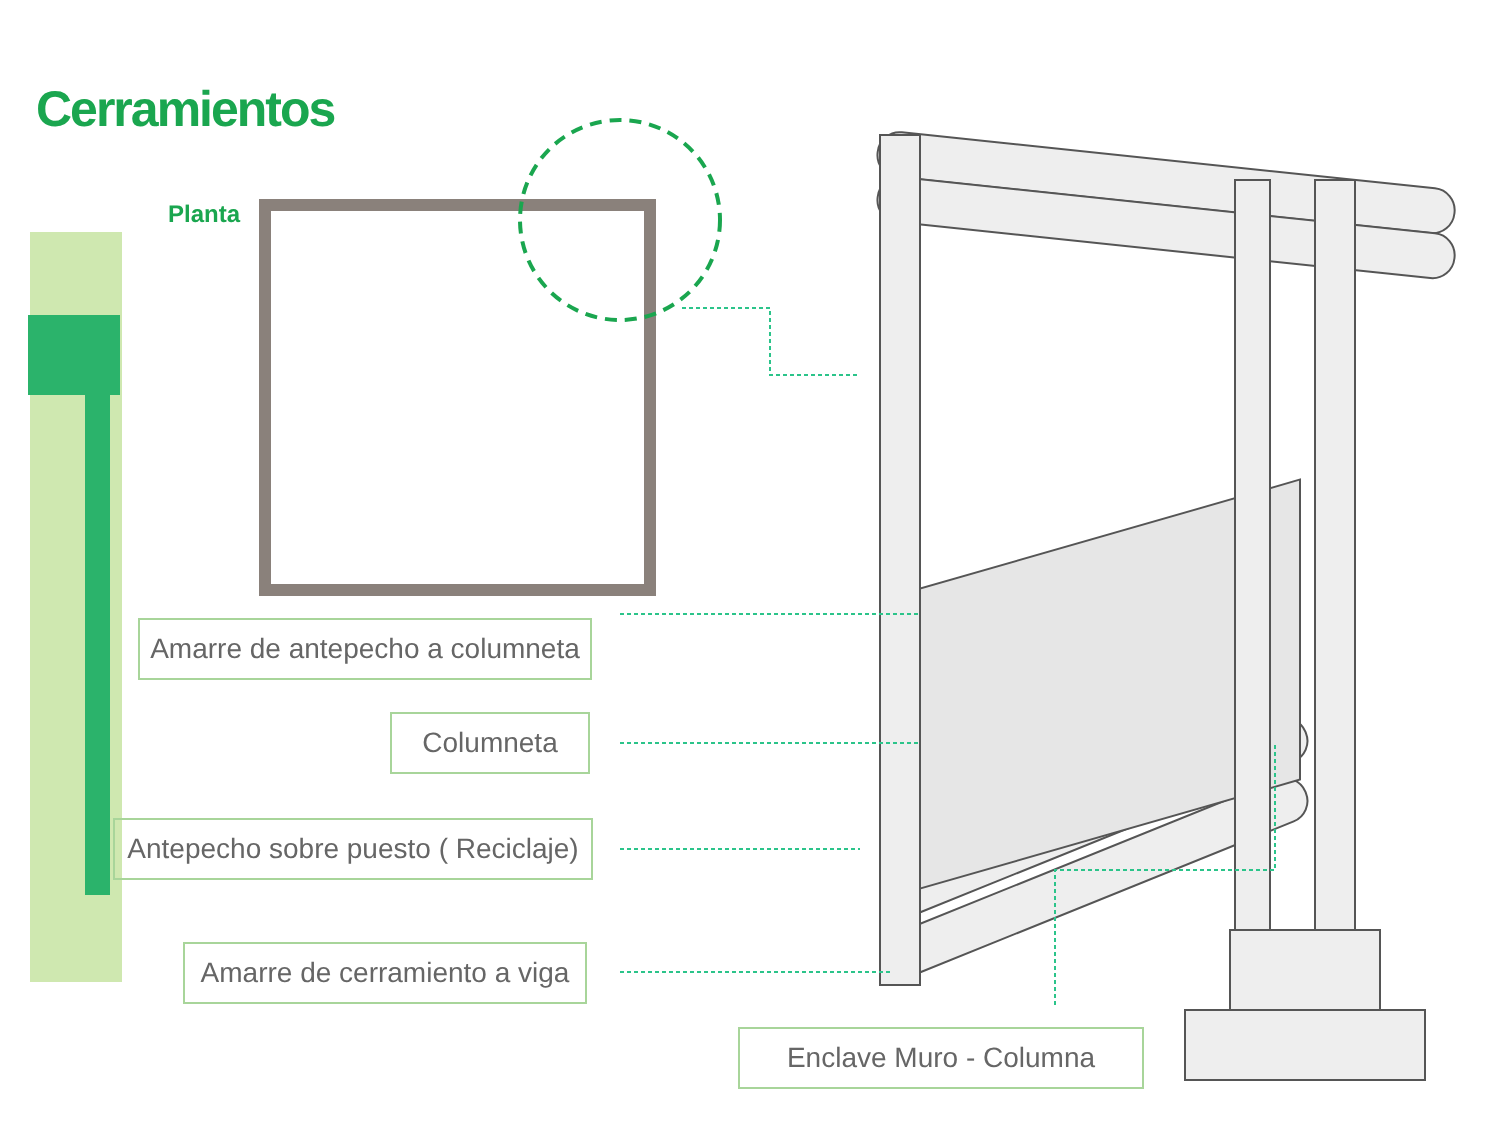Cerramientos
Planta
Amarre de antepecho a columneta
Columneta
Antepecho sobre puesto ( Reciclaje)
Amarre de cerramiento a viga
Enclave Muro - Columna